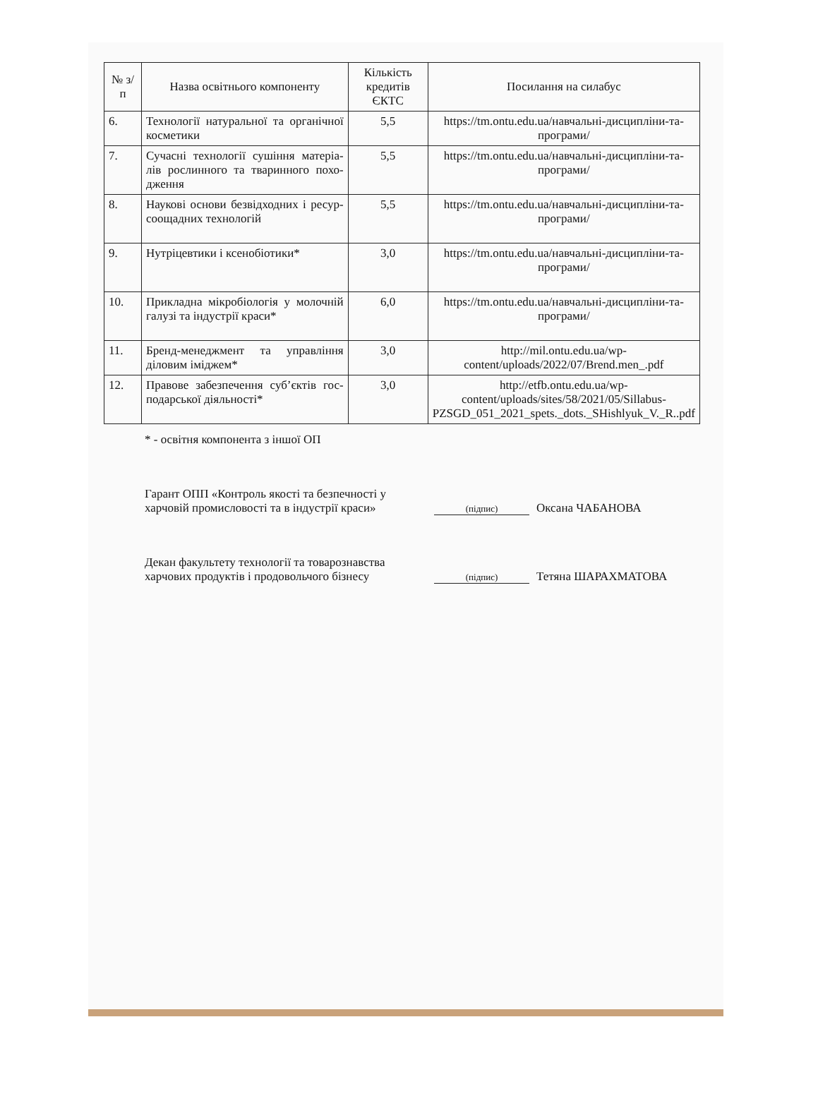| № з/п | Назва освітнього компоненту | Кількість кредитів ЄКТС | Посилання на силабус |
| --- | --- | --- | --- |
| 6. | Технології натуральної та органічної косметики | 5,5 | https://tm.ontu.edu.ua/навчальні-дисципліни-та-програми/ |
| 7. | Сучасні технології сушіння матеріа-лів рослинного та тваринного похо-дження | 5,5 | https://tm.ontu.edu.ua/навчальні-дисципліни-та-програми/ |
| 8. | Наукові основи безвідходних і ресур-соощадних технологій | 5,5 | https://tm.ontu.edu.ua/навчальні-дисципліни-та-програми/ |
| 9. | Нутріцевтики і ксенобіотики* | 3,0 | https://tm.ontu.edu.ua/навчальні-дисципліни-та-програми/ |
| 10. | Прикладна мікробіологія у молочній галузі та індустрії краси* | 6,0 | https://tm.ontu.edu.ua/навчальні-дисципліни-та-програми/ |
| 11. | Бренд-менеджмент та управління діловим іміджем* | 3,0 | http://mil.ontu.edu.ua/wp-content/uploads/2022/07/Brend.men_.pdf |
| 12. | Правове забезпечення суб’єктів гос-подарської діяльності* | 3,0 | http://etfb.ontu.edu.ua/wp-content/uploads/sites/58/2021/05/Sillabus-PZSGD_051_2021_spets._dots._SHishlyuk_V._R..pdf |
* - освітня компонента з іншої ОП
Гарант ОПП «Контроль якості та безпечності у харчовій промисловості та в індустрії краси»
(підпис)
Оксана ЧАБАНОВА
Декан факультету технології та товарознавства харчових продуктів і продовольчого бізнесу
(підпис)
Тетяна ШАРАХМАТОВА